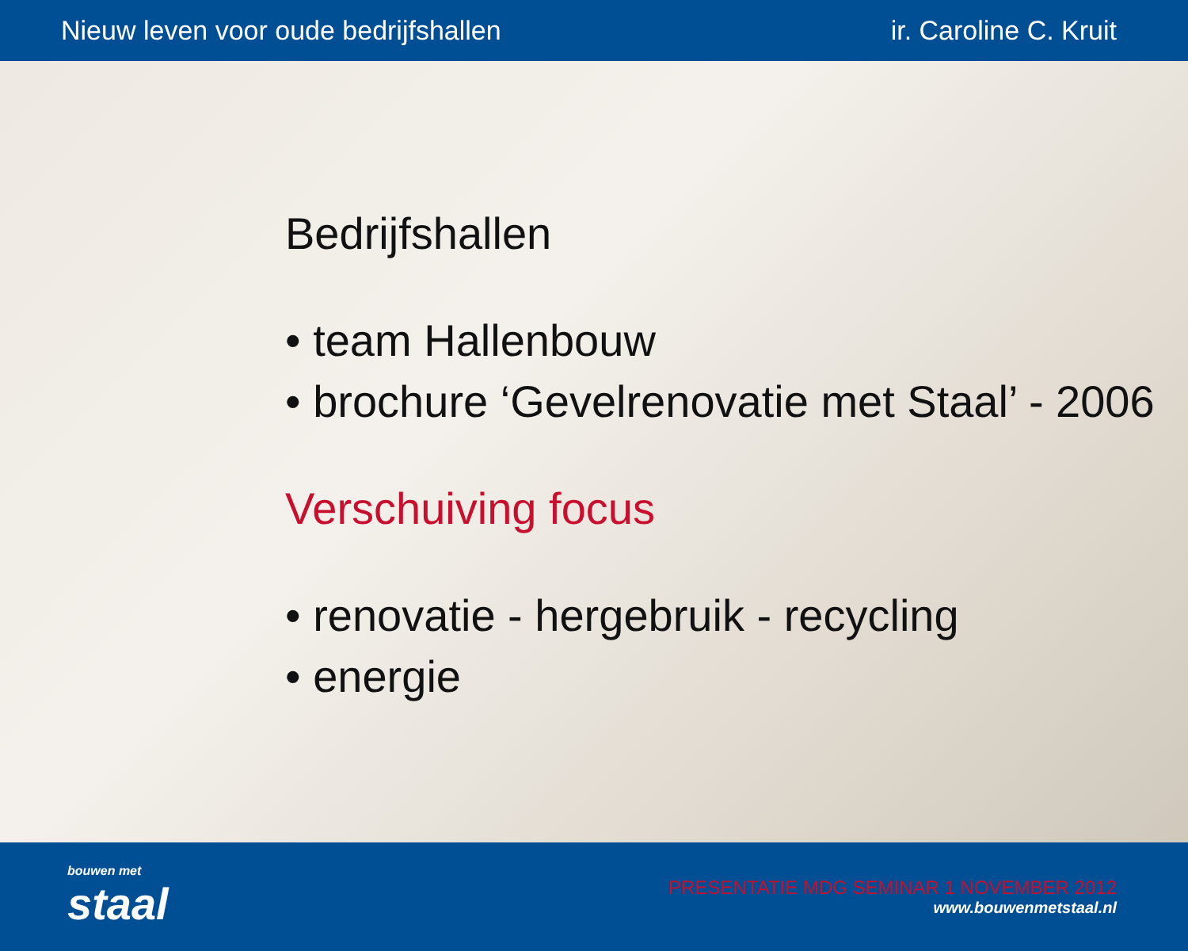Nieuw leven voor oude bedrijfshallen ir. Caroline C. Kruit
Bedrijfshallen
• team Hallenbouw
• brochure ‘Gevelrenovatie met Staal’ - 2006
Verschuiving focus
• renovatie - hergebruik - recycling
• energie
bouwen met
staal
PRESENTATIE MDG SEMINAR 1 NOVEMBER 2012
www.bouwenmetstaal.nl